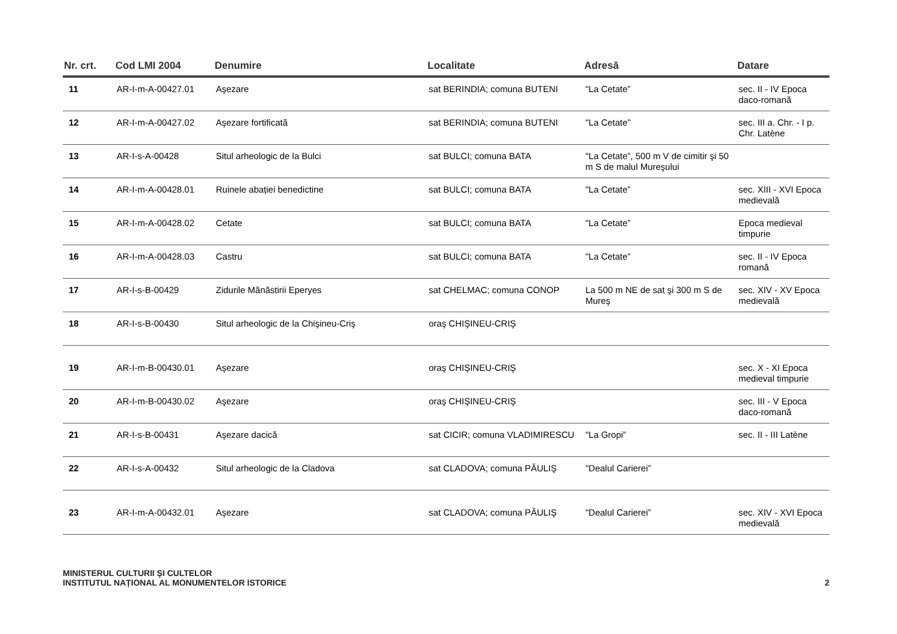| Nr. crt. | Cod LMI 2004 | Denumire | Localitate | Adresă | Datare |
| --- | --- | --- | --- | --- | --- |
| 11 | AR-I-m-A-00427.01 | Aşezare | sat BERINDIA; comuna BUTENI | "La Cetate” | sec. II - IV Epoca daco-romană |
| 12 | AR-I-m-A-00427.02 | Aşezare fortificată | sat BERINDIA; comuna BUTENI | "La Cetate” | sec. III a. Chr. - I p. Chr. Latène |
| 13 | AR-I-s-A-00428 | Situl arheologic de la Bulci | sat BULCI; comuna BATA | "La Cetate”, 500 m V de cimitir şi 50 m S de malul Mureşului | |
| 14 | AR-I-m-A-00428.01 | Ruinele abației benedictine | sat BULCI; comuna BATA | "La Cetate” | sec. XIII - XVI Epoca medievală |
| 15 | AR-I-m-A-00428.02 | Cetate | sat BULCI; comuna BATA | "La Cetate” | Epoca medieval timpurie |
| 16 | AR-I-m-A-00428.03 | Castru | sat BULCI; comuna BATA | "La Cetate” | sec. II - IV Epoca romană |
| 17 | AR-I-s-B-00429 | Zidurile Mănăstirii Eperyes | sat CHELMAC; comuna CONOP | La 500 m NE de sat şi 300 m S de Mureş | sec. XIV - XV Epoca medievală |
| 18 | AR-I-s-B-00430 | Situl arheologic de la Chişineu-Criş | oraş CHIŞINEU-CRIŞ | | |
| 19 | AR-I-m-B-00430.01 | Aşezare | oraş CHIŞINEU-CRIŞ | | sec. X - XI Epoca medieval timpurie |
| 20 | AR-I-m-B-00430.02 | Aşezare | oraş CHIŞINEU-CRIŞ | | sec. III - V Epoca daco-romană |
| 21 | AR-I-s-B-00431 | Aşezare dacică | sat CICIR; comuna VLADIMIRESCU | "La Gropi” | sec. II - III Latène |
| 22 | AR-I-s-A-00432 | Situl arheologic de la Cladova | sat CLADOVA; comuna PĂULIŞ | "Dealul Carierei” | |
| 23 | AR-I-m-A-00432.01 | Aşezare | sat CLADOVA; comuna PĂULIŞ | "Dealul Carierei” | sec. XIV - XVI Epoca medievală |
MINISTERUL CULTURII ŞI CULTELOR
INSTITUTUL NAȚIONAL AL MONUMENTELOR ISTORICE
2